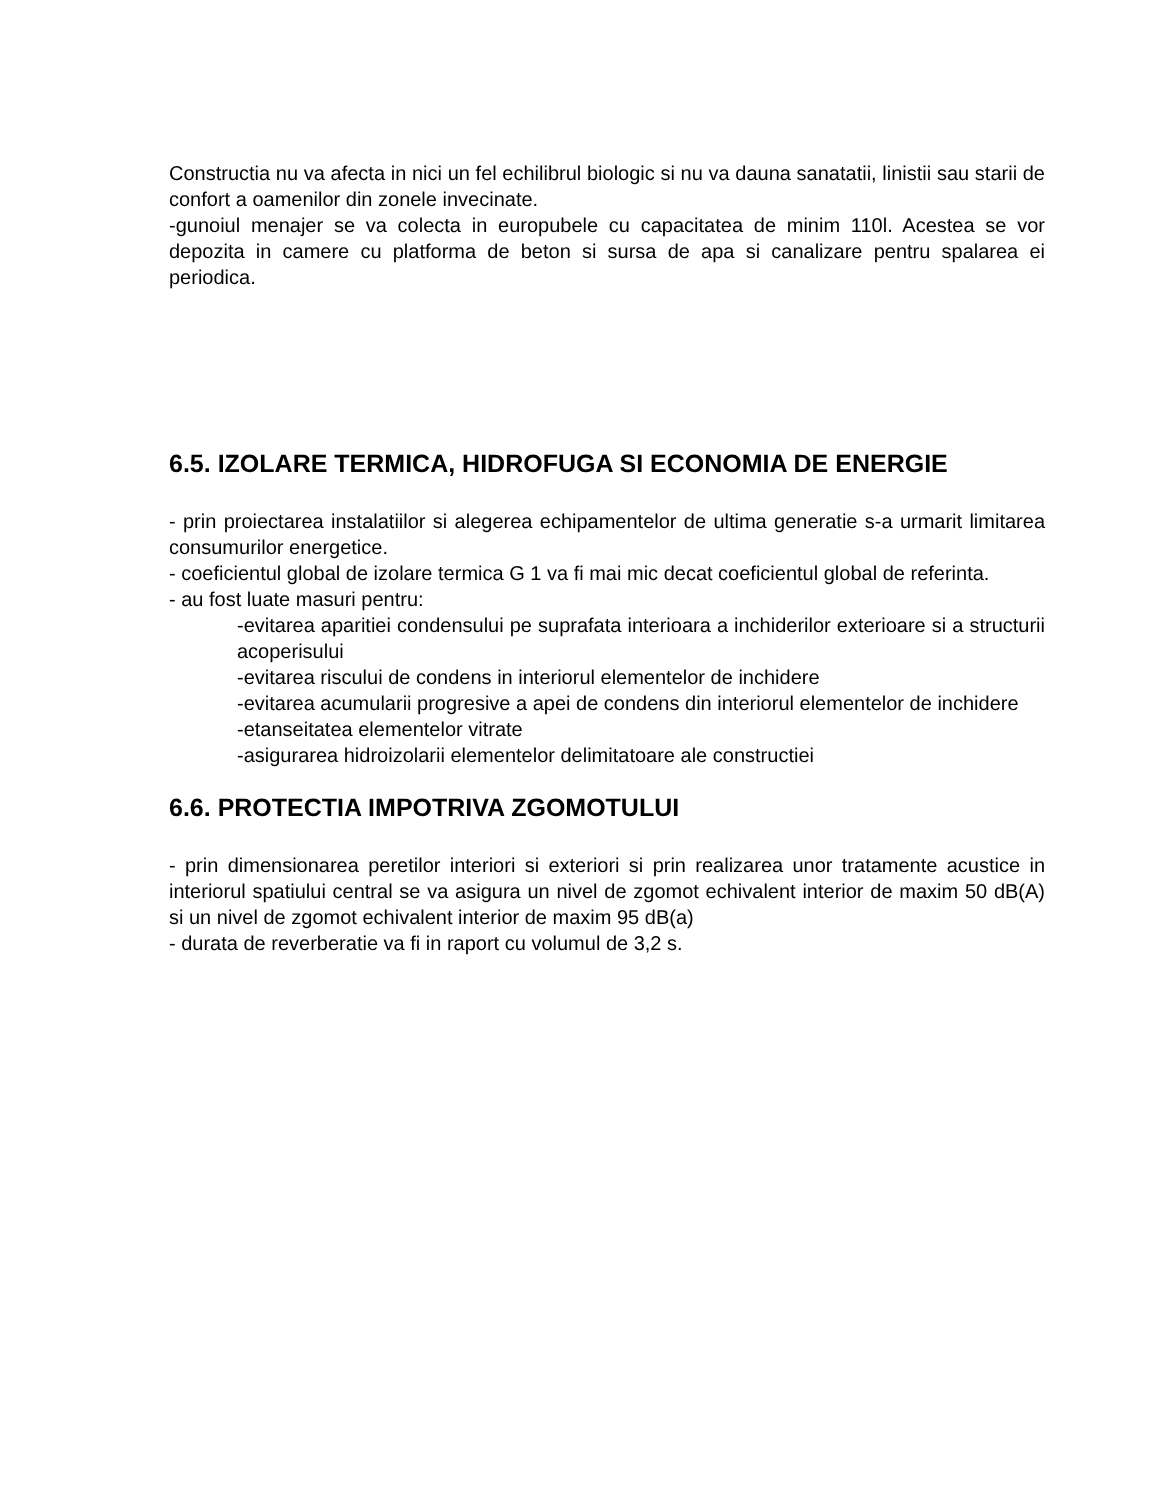Constructia nu va afecta in nici un fel echilibrul biologic si nu va dauna sanatatii, linistii sau starii de confort a oamenilor din zonele invecinate.
-gunoiul menajer se va colecta in europubele cu capacitatea de minim 110l. Acestea se vor depozita in camere cu platforma de beton si sursa de apa si canalizare pentru spalarea ei periodica.
6.5. IZOLARE TERMICA, HIDROFUGA SI ECONOMIA DE ENERGIE
- prin proiectarea instalatiilor si alegerea echipamentelor de ultima generatie s-a urmarit limitarea consumurilor energetice.
- coeficientul global de izolare termica G 1 va fi mai mic decat coeficientul global de referinta.
- au fost luate masuri pentru:
-evitarea aparitiei condensului pe suprafata interioara a inchiderilor exterioare si a structurii acoperisului
-evitarea riscului de condens in interiorul elementelor de inchidere
-evitarea acumularii progresive a apei de condens din interiorul elementelor de inchidere
-etanseitatea elementelor vitrate
-asigurarea hidroizolarii elementelor delimitatoare ale constructiei
6.6. PROTECTIA IMPOTRIVA ZGOMOTULUI
- prin dimensionarea peretilor interiori si exteriori si prin realizarea unor tratamente acustice in interiorul spatiului central se va asigura un nivel de zgomot echivalent interior de maxim 50 dB(A) si un nivel de zgomot echivalent interior de maxim 95 dB(a)
- durata de reverberatie va fi in raport cu volumul de 3,2 s.